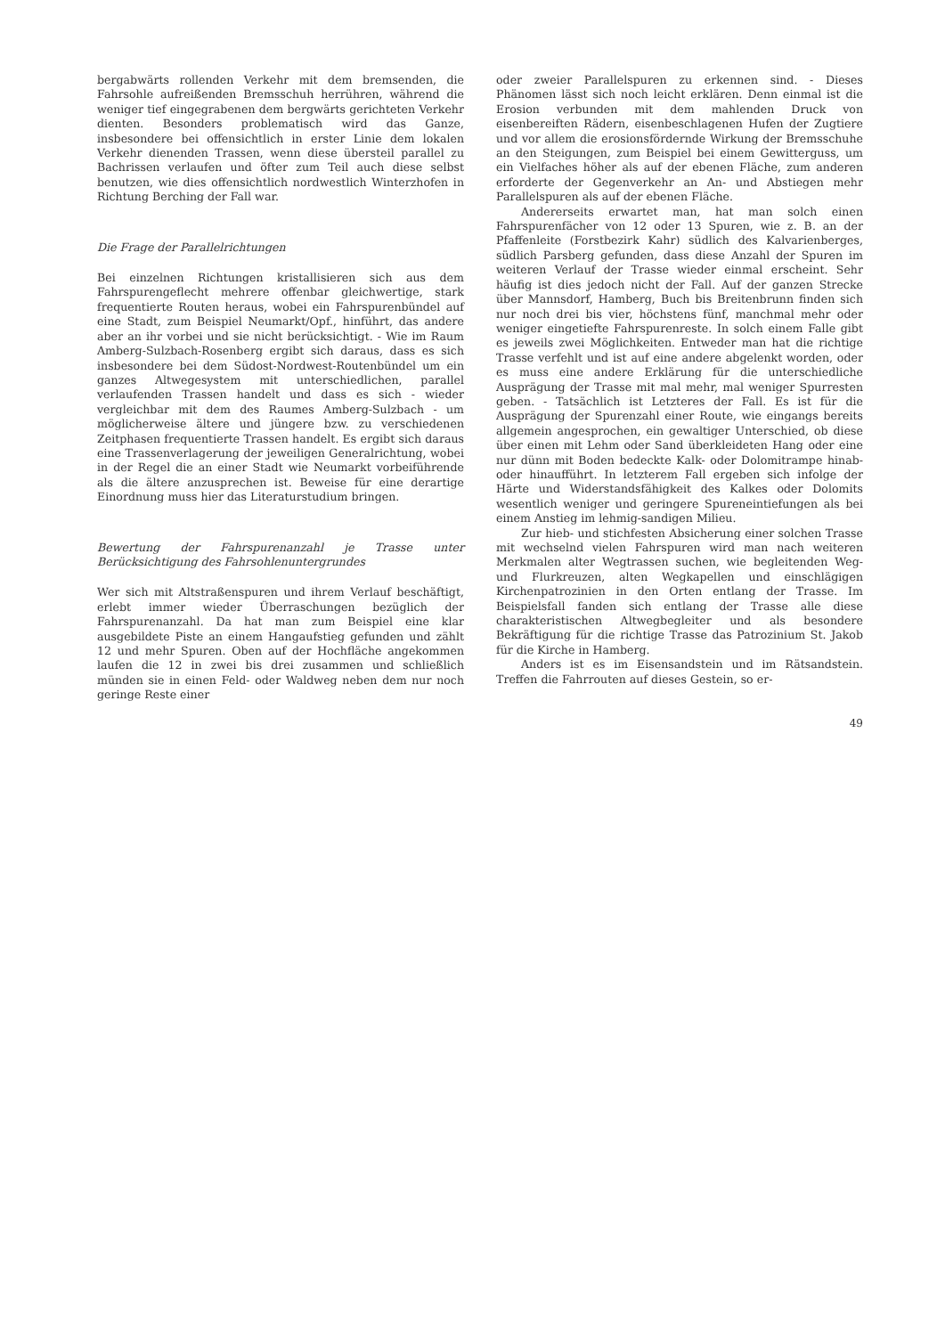bergabwärts rollenden Verkehr mit dem bremsenden, die Fahrsohle aufreißenden Bremsschuh herrühren, während die weniger tief eingegrabenen dem bergwärts gerichteten Verkehr dienten. Besonders problematisch wird das Ganze, insbesondere bei offensichtlich in erster Linie dem lokalen Verkehr dienenden Trassen, wenn diese übersteil parallel zu Bachrissen verlaufen und öfter zum Teil auch diese selbst benutzen, wie dies offensichtlich nordwestlich Winterzhofen in Richtung Berching der Fall war.
Die Frage der Parallelrichtungen
Bei einzelnen Richtungen kristallisieren sich aus dem Fahrspurengeflecht mehrere offenbar gleichwertige, stark frequentierte Routen heraus, wobei ein Fahrspurenbündel auf eine Stadt, zum Beispiel Neumarkt/Opf., hinführt, das andere aber an ihr vorbei und sie nicht berücksichtigt. - Wie im Raum Amberg-Sulzbach-Rosenberg ergibt sich daraus, dass es sich insbesondere bei dem Südost-Nordwest-Routenbündel um ein ganzes Altwegesystem mit unterschiedlichen, parallel verlaufenden Trassen handelt und dass es sich - wieder vergleichbar mit dem des Raumes Amberg-Sulzbach - um möglicherweise ältere und jüngere bzw. zu verschiedenen Zeitphasen frequentierte Trassen handelt. Es ergibt sich daraus eine Trassenverlagerung der jeweiligen Generalrichtung, wobei in der Regel die an einer Stadt wie Neumarkt vorbeiführende als die ältere anzusprechen ist. Beweise für eine derartige Einordnung muss hier das Literaturstudium bringen.
Bewertung der Fahrspurenanzahl je Trasse unter Berücksichtigung des Fahrsohlenuntergrundes
Wer sich mit Altstraßenspuren und ihrem Verlauf beschäftigt, erlebt immer wieder Überraschungen bezüglich der Fahrspurenanzahl. Da hat man zum Beispiel eine klar ausgebildete Piste an einem Hangaufstieg gefunden und zählt 12 und mehr Spuren. Oben auf der Hochfläche angekommen laufen die 12 in zwei bis drei zusammen und schließlich münden sie in einen Feld- oder Waldweg neben dem nur noch geringe Reste einer
oder zweier Parallelspuren zu erkennen sind. - Dieses Phänomen lässt sich noch leicht erklären. Denn einmal ist die Erosion verbunden mit dem mahlenden Druck von eisenbereiften Rädern, eisenbeschlagenen Hufen der Zugtiere und vor allem die erosionsfördernde Wirkung der Bremsschuhe an den Steigungen, zum Beispiel bei einem Gewitterguss, um ein Vielfaches höher als auf der ebenen Fläche, zum anderen erforderte der Gegenverkehr an An- und Abstiegen mehr Parallelspuren als auf der ebenen Fläche.
Andererseits erwartet man, hat man solch einen Fahrspurenfächer von 12 oder 13 Spuren, wie z. B. an der Pfaffenleite (Forstbezirk Kahr) südlich des Kalvarienberges, südlich Parsberg gefunden, dass diese Anzahl der Spuren im weiteren Verlauf der Trasse wieder einmal erscheint. Sehr häufig ist dies jedoch nicht der Fall. Auf der ganzen Strecke über Mannsdorf, Hamberg, Buch bis Breitenbrunn finden sich nur noch drei bis vier, höchstens fünf, manchmal mehr oder weniger eingetiefte Fahrspurenreste. In solch einem Falle gibt es jeweils zwei Möglichkeiten. Entweder man hat die richtige Trasse verfehlt und ist auf eine andere abgelenkt worden, oder es muss eine andere Erklärung für die unterschiedliche Ausprägung der Trasse mit mal mehr, mal weniger Spurresten geben. - Tatsächlich ist Letzteres der Fall. Es ist für die Ausprägung der Spurenzahl einer Route, wie eingangs bereits allgemein angesprochen, ein gewaltiger Unterschied, ob diese über einen mit Lehm oder Sand überkleideten Hang oder eine nur dünn mit Boden bedeckte Kalk- oder Dolomitrampe hinab- oder hinaufführt. In letzterem Fall ergeben sich infolge der Härte und Widerstandsfähigkeit des Kalkes oder Dolomits wesentlich weniger und geringere Spureneintiefungen als bei einem Anstieg im lehmig-sandigen Milieu.
Zur hieb- und stichfesten Absicherung einer solchen Trasse mit wechselnd vielen Fahrspuren wird man nach weiteren Merkmalen alter Wegtrassen suchen, wie begleitenden Weg- und Flurkreuzen, alten Wegkapellen und einschlägigen Kirchenpatrozinien in den Orten entlang der Trasse. Im Beispielsfall fanden sich entlang der Trasse alle diese charakteristischen Altwegbegleiter und als besondere Bekräftigung für die richtige Trasse das Patrozinium St. Jakob für die Kirche in Hamberg.
Anders ist es im Eisensandstein und im Rätsandstein. Treffen die Fahrrouten auf dieses Gestein, so er-
49